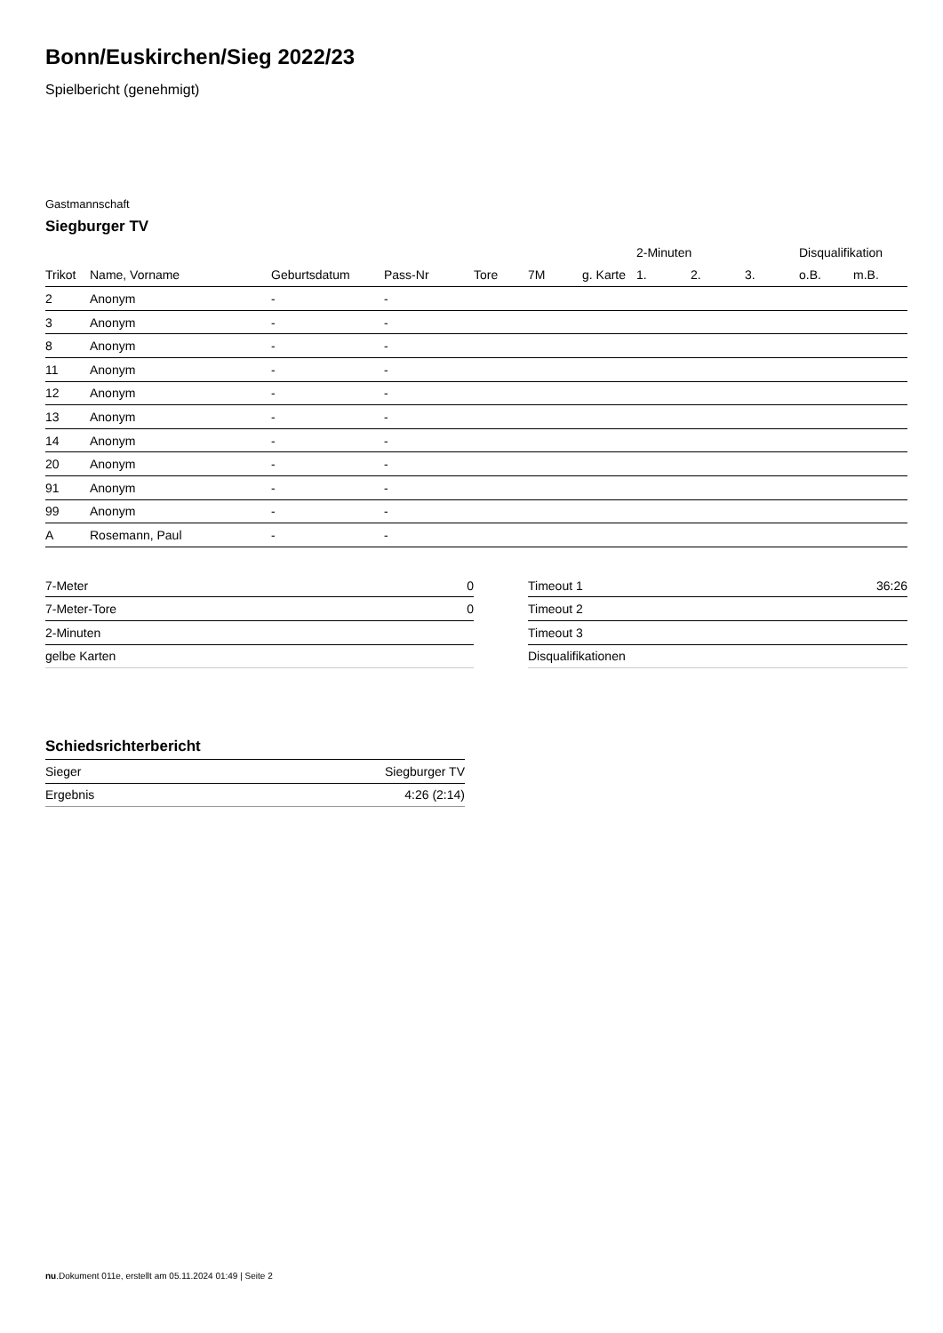Bonn/Euskirchen/Sieg 2022/23
Spielbericht (genehmigt)
Gastmannschaft
Siegburger TV
| | | | | | | | 2-Minuten | | | Disqualifikation | |
| --- | --- | --- | --- | --- | --- | --- | --- | --- | --- | --- | --- |
| Trikot | Name, Vorname | Geburtsdatum | Pass-Nr | Tore | 7M | g. Karte | 1. | 2. | 3. | o.B. | m.B. |
| 2 | Anonym | - | - | | | | | | | | |
| 3 | Anonym | - | - | | | | | | | | |
| 8 | Anonym | - | - | | | | | | | | |
| 11 | Anonym | - | - | | | | | | | | |
| 12 | Anonym | - | - | | | | | | | | |
| 13 | Anonym | - | - | | | | | | | | |
| 14 | Anonym | - | - | | | | | | | | |
| 20 | Anonym | - | - | | | | | | | | |
| 91 | Anonym | - | - | | | | | | | | |
| 99 | Anonym | - | - | | | | | | | | |
| A | Rosemann, Paul | - | - | | | | | | | | |
| 7-Meter | 0 |
| 7-Meter-Tore | 0 |
| 2-Minuten | |
| gelbe Karten | |
| Timeout 1 | 36:26 |
| Timeout 2 | |
| Timeout 3 | |
| Disqualifikationen | |
Schiedsrichterbericht
| Sieger | Siegburger TV |
| Ergebnis | 4:26 (2:14) |
nu.Dokument 011e, erstellt am 05.11.2024 01:49 | Seite 2